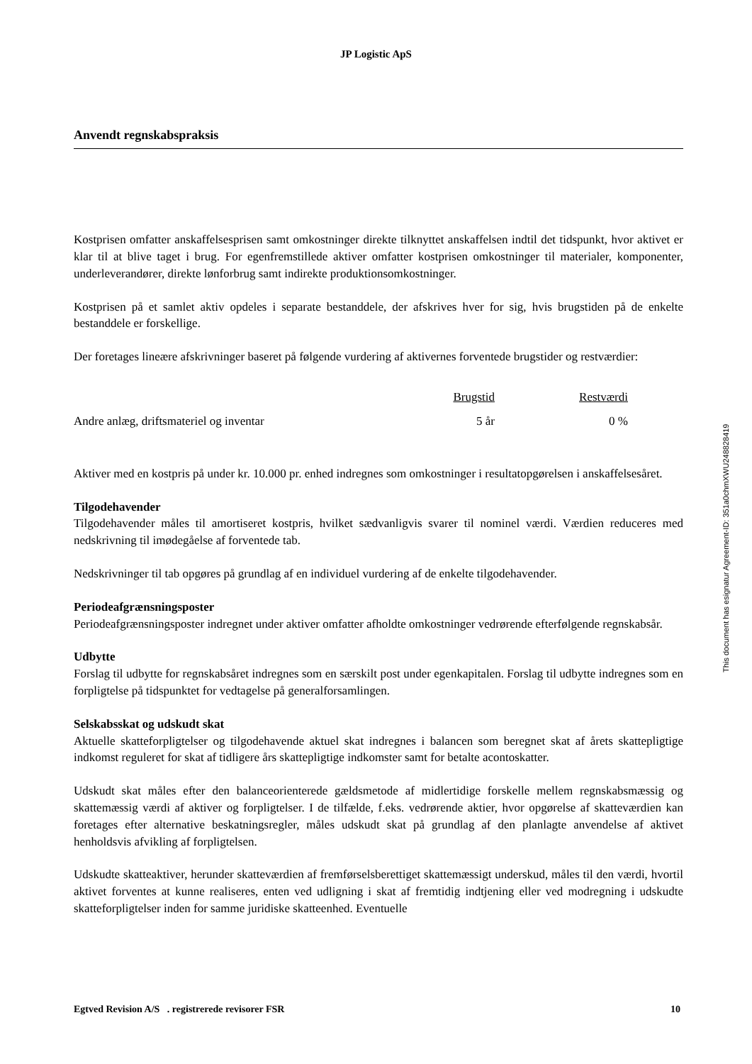JP Logistic ApS
Anvendt regnskabspraksis
Kostprisen omfatter anskaffelsesprisen samt omkostninger direkte tilknyttet anskaffelsen indtil det tidspunkt, hvor aktivet er klar til at blive taget i brug. For egenfremstillede aktiver omfatter kostprisen omkostninger til materialer, komponenter, underleverandører, direkte lønforbrug samt indirekte produktionsomkostninger.
Kostprisen på et samlet aktiv opdeles i separate bestanddele, der afskrives hver for sig, hvis brugstiden på de enkelte bestanddele er forskellige.
Der foretages lineære afskrivninger baseret på følgende vurdering af aktivernes forventede brugstider og restværdier:
| | Brugstid | Restværdi | |
| --- | --- | --- | --- |
| Andre anlæg, driftsmateriel og inventar | 5 år | 0 % | |
Aktiver med en kostpris på under kr. 10.000 pr. enhed indregnes som omkostninger i resultatopgørelsen i anskaffelsesåret.
Tilgodehavender
Tilgodehavender måles til amortiseret kostpris, hvilket sædvanligvis svarer til nominel værdi. Værdien reduceres med nedskrivning til imødegåelse af forventede tab.
Nedskrivninger til tab opgøres på grundlag af en individuel vurdering af de enkelte tilgodehavender.
Periodeafgrænsningsposter
Periodeafgrænsningsposter indregnet under aktiver omfatter afholdte omkostninger vedrørende efterfølgende regnskabsår.
Udbytte
Forslag til udbytte for regnskabsåret indregnes som en særskilt post under egenkapitalen. Forslag til udbytte indregnes som en forpligtelse på tidspunktet for vedtagelse på generalforsamlingen.
Selskabsskat og udskudt skat
Aktuelle skatteforpligtelser og tilgodehavende aktuel skat indregnes i balancen som beregnet skat af årets skattepligtige indkomst reguleret for skat af tidligere års skattepligtige indkomster samt for betalte acontoskatter.
Udskudt skat måles efter den balanceorienterede gældsmetode af midlertidige forskelle mellem regnskabsmæssig og skattemæssig værdi af aktiver og forpligtelser. I de tilfælde, f.eks. vedrørende aktier, hvor opgørelse af skatteværdien kan foretages efter alternative beskatningsregler, måles udskudt skat på grundlag af den planlagte anvendelse af aktivet henholdsvis afvikling af forpligtelsen.
Udskudte skatteaktiver, herunder skatteværdien af fremførselsberettiget skattemæssigt underskud, måles til den værdi, hvortil aktivet forventes at kunne realiseres, enten ved udligning i skat af fremtidig indtjening eller ved modregning i udskudte skatteforpligtelser inden for samme juridiske skatteenhed. Eventuelle
This document has esignatur Agreement-ID: 351a0chmXWU248828419
Egtved Revision A/S . registrerede revisorer FSR 10